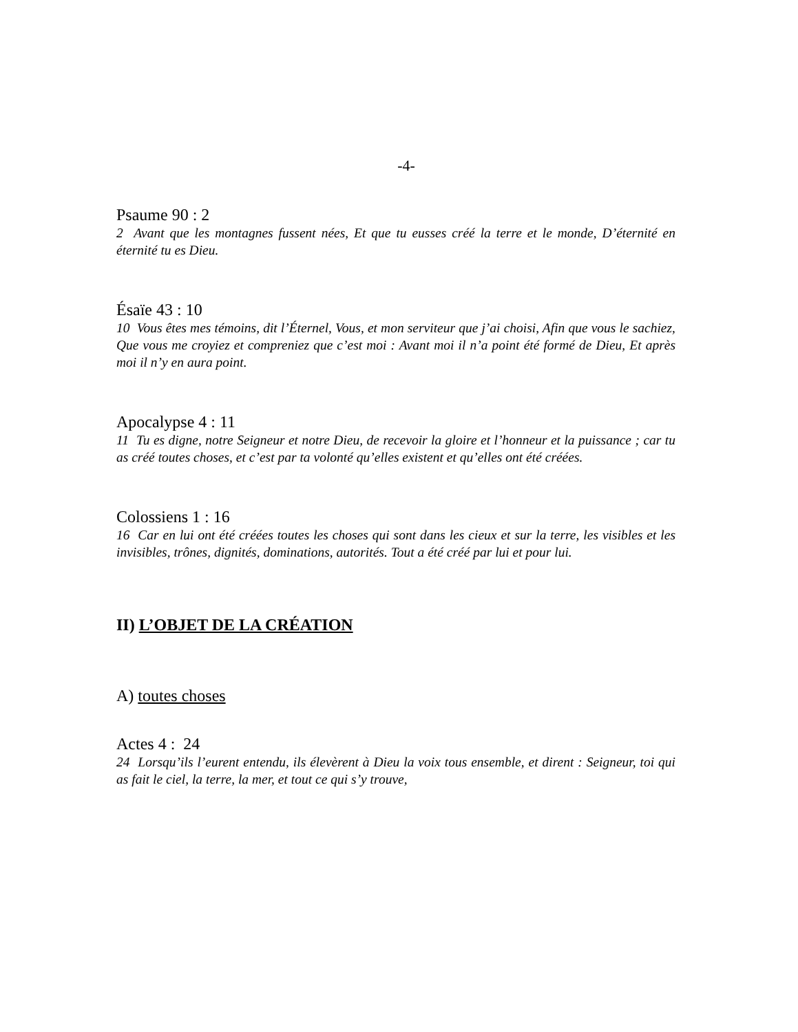-4-
Psaume 90 : 2
2 Avant que les montagnes fussent nées, Et que tu eusses créé la terre et le monde, D’éternité en éternité tu es Dieu.
Ésaïe 43 : 10
10 Vous êtes mes témoins, dit l’Éternel, Vous, et mon serviteur que j’ai choisi, Afin que vous le sachiez, Que vous me croyiez et compreniez que c’est moi : Avant moi il n’a point été formé de Dieu, Et après moi il n’y en aura point.
Apocalypse 4 : 11
11 Tu es digne, notre Seigneur et notre Dieu, de recevoir la gloire et l’honneur et la puissance ; car tu as créé toutes choses, et c’est par ta volonté qu’elles existent et qu’elles ont été créées.
Colossiens 1 : 16
16 Car en lui ont été créées toutes les choses qui sont dans les cieux et sur la terre, les visibles et les invisibles, trônes, dignités, dominations, autorités. Tout a été créé par lui et pour lui.
II) L’OBJET DE LA CRÉATION
A) toutes choses
Actes 4 : 24
24 Lorsqu’ils l’eurent entendu, ils élevèrent à Dieu la voix tous ensemble, et dirent : Seigneur, toi qui as fait le ciel, la terre, la mer, et tout ce qui s’y trouve,